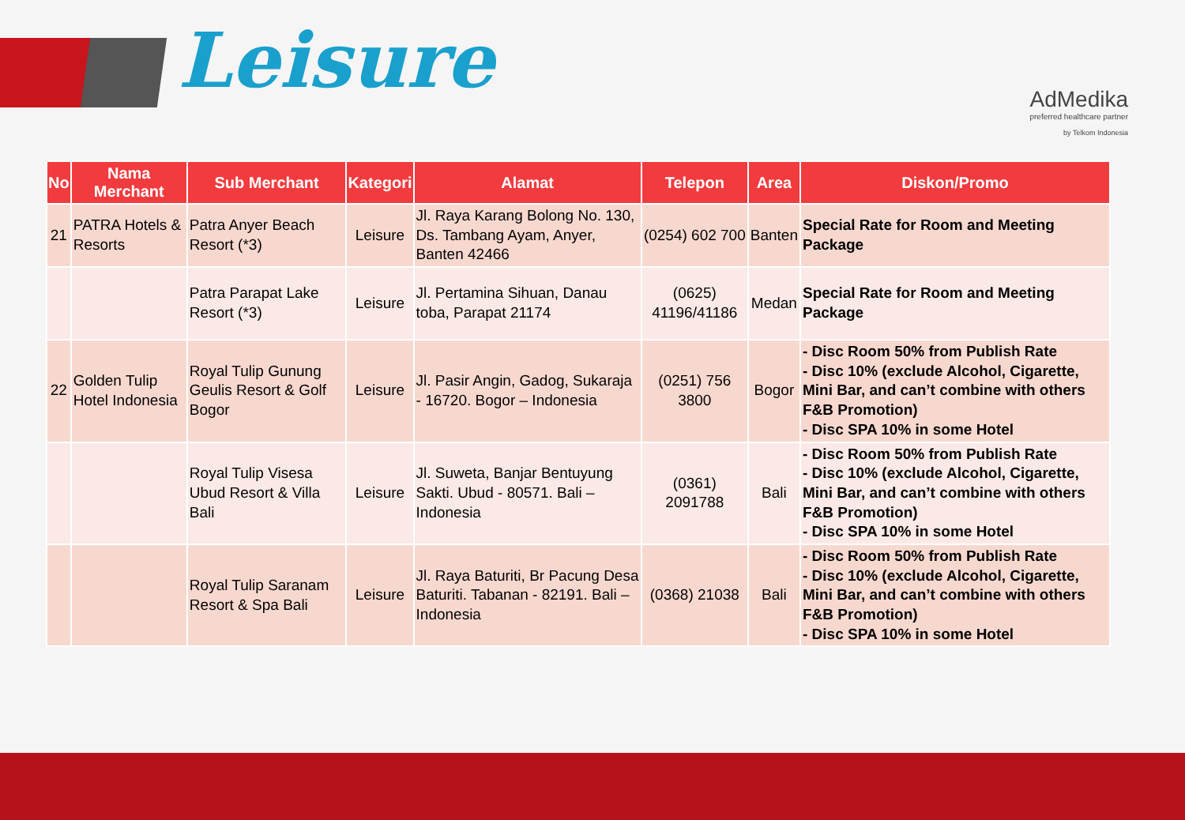Leisure
AdMedika
preferred healthcare partner
by Telkom Indonesia
| No | Nama Merchant | Sub Merchant | Kategori | Alamat | Telepon | Area | Diskon/Promo |
| --- | --- | --- | --- | --- | --- | --- | --- |
| 21 | PATRA Hotels & Resorts | Patra Anyer Beach Resort (*3) | Leisure | Jl. Raya Karang Bolong No. 130, Ds. Tambang Ayam, Anyer, Banten 42466 | (0254) 602 700 | Banten | Special Rate for Room and Meeting Package |
| | | Patra Parapat Lake Resort (*3) | Leisure | Jl. Pertamina Sihuan, Danau toba, Parapat 21174 | (0625) 41196/41186 | Medan | Special Rate for Room and Meeting Package |
| 22 | Golden Tulip Hotel Indonesia | Royal Tulip Gunung Geulis Resort & Golf Bogor | Leisure | Jl. Pasir Angin, Gadog, Sukaraja - 16720. Bogor – Indonesia | (0251) 756 3800 | Bogor | - Disc Room 50% from Publish Rate - Disc 10% (exclude Alcohol, Cigarette, Mini Bar, and can’t combine with others F&B Promotion) - Disc SPA 10% in some Hotel |
| | | Royal Tulip Visesa Ubud Resort & Villa Bali | Leisure | Jl. Suweta, Banjar Bentuyung Sakti. Ubud - 80571. Bali – Indonesia | (0361) 2091788 | Bali | - Disc Room 50% from Publish Rate - Disc 10% (exclude Alcohol, Cigarette, Mini Bar, and can’t combine with others F&B Promotion) - Disc SPA 10% in some Hotel |
| | | Royal Tulip Saranam Resort & Spa Bali | Leisure | Jl. Raya Baturiti, Br Pacung Desa Baturiti. Tabanan - 82191. Bali – Indonesia | (0368) 21038 | Bali | - Disc Room 50% from Publish Rate - Disc 10% (exclude Alcohol, Cigarette, Mini Bar, and can’t combine with others F&B Promotion) - Disc SPA 10% in some Hotel |